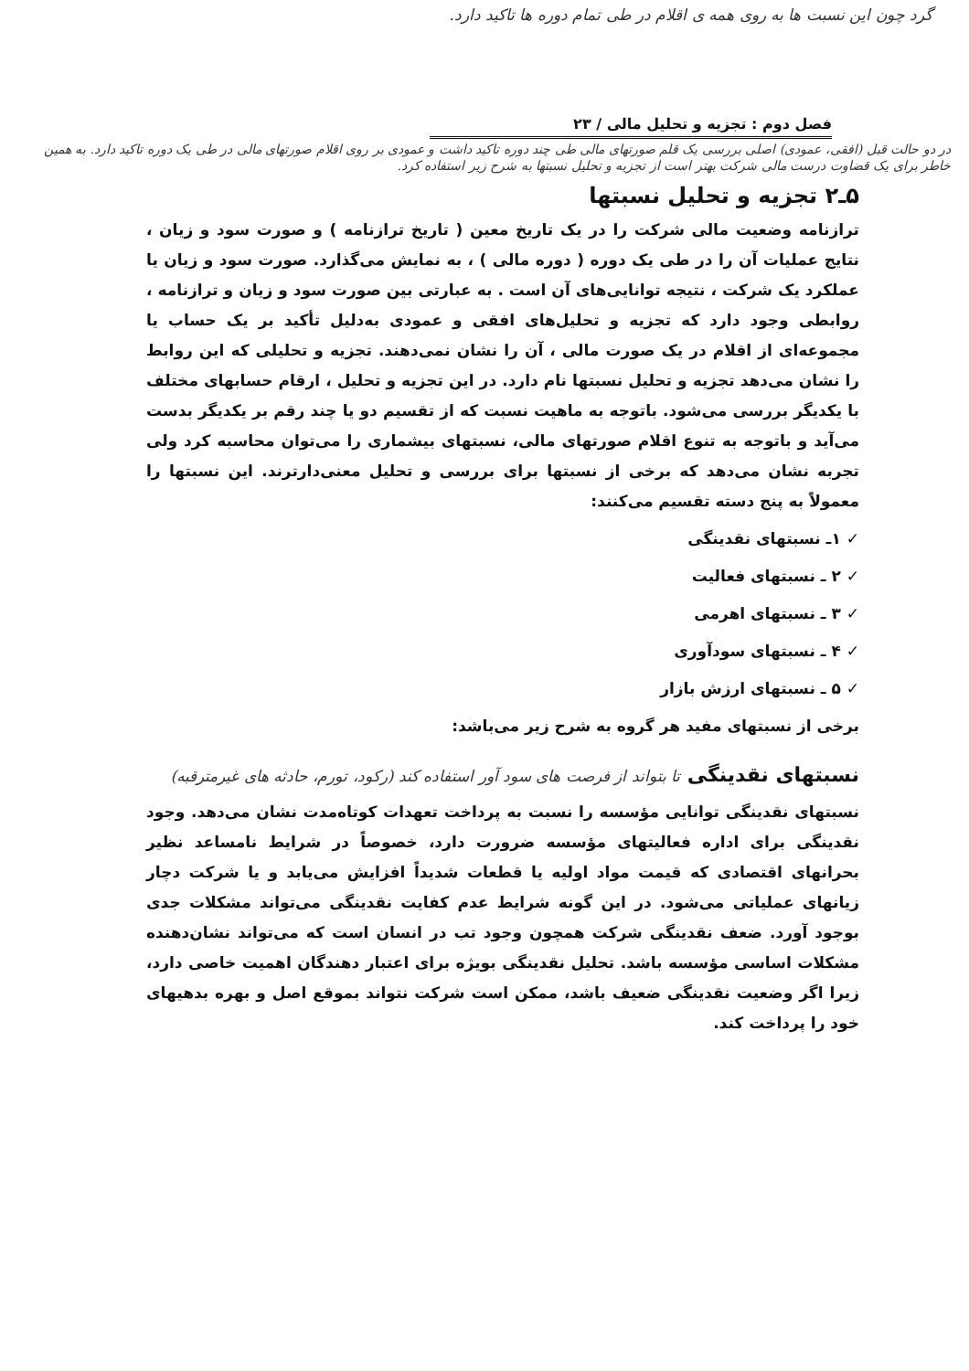گرد چون این نسبت ها به روی همه ی اقلام در طی تمام دوره ها تاکید دارد.
فصل دوم : تجزیه و تحلیل مالی / ۲۳
در دو حالت قبل (افقی، عمودی) اصلی بررسی یک قلم صورتهای مالی طی چند دوره تاکید داشت و عمودی بر روی اقلام صورتهای مالی در طی یک دوره تاکید دارد. به همین خاطر برای یک قضاوت درست مالی شرکت بهتر است از تجزیه و تحلیل نسبتها به شرح زیر استفاده کرد.
۵ـ۲ تجزیه و تحلیل نسبتها
ترازنامه وضعیت مالی شرکت را در یک تاریخ معین ( تاریخ ترازنامه ) و صورت سود و زیان ، نتایج عملیات آن را در طی یک دوره ( دوره مالی ) ، به نمایش می‌گذارد. صورت سود و زیان یا عملکرد یک شرکت ، نتیجه توانایی‌های آن است . به عبارتی بین صورت سود و زیان و ترازنامه ، روابطی وجود دارد که تجزیه و تحلیل‌های افقی و عمودی به‌دلیل تأکید بر یک حساب یا مجموعه‌ای از اقلام در یک صورت مالی ، آن را نشان نمی‌دهند. تجزیه و تحلیلی که این روابط را نشان می‌دهد تجزیه و تحلیل نسبتها نام دارد. در این تجزیه و تحلیل ، ارقام حسابهای مختلف با یکدیگر بررسی می‌شود. باتوجه به ماهیت نسبت که از تقسیم دو یا چند رقم بر یکدیگر بدست می‌آید و باتوجه به تنوع اقلام صورتهای مالی، نسبتهای بیشماری را می‌توان محاسبه کرد ولی تجربه نشان می‌دهد که برخی از نسبتها برای بررسی و تحلیل معنی‌دارترند. این نسبتها را معمولاً به پنج دسته تقسیم می‌کنند:
✓ ۱ـ نسبتهای نقدینگی
✓ ۲ ـ نسبتهای فعالیت
✓ ۳ ـ نسبتهای اهرمی
✓ ۴ ـ نسبتهای سودآوری
✓ ۵ ـ نسبتهای ارزش بازار
برخی از نسبتهای مفید هر گروه به شرح زیر می‌باشد:
نسبتهای نقدینگی تا بتواند از فرصت های سود آور استفاده کند (رکود، تورم، حادثه های غیرمترقبه)
نسبتهای نقدینگی توانایی مؤسسه را نسبت به پرداخت تعهدات کوتاه‌مدت نشان می‌دهد. وجود نقدینگی برای اداره فعالیتهای مؤسسه ضرورت دارد، خصوصاً در شرایط نامساعد نظیر بحرانهای اقتصادی که قیمت مواد اولیه یا قطعات شدیداً افزایش می‌یابد و یا شرکت دچار زیانهای عملیاتی می‌شود. در این گونه شرایط عدم کفایت نقدینگی می‌تواند مشکلات جدی بوجود آورد. ضعف نقدینگی شرکت همچون وجود تب در انسان است که می‌تواند نشان‌دهنده مشکلات اساسی مؤسسه باشد. تحلیل نقدینگی بویژه برای اعتبار دهندگان اهمیت خاصی دارد، زیرا اگر وضعیت نقدینگی ضعیف باشد، ممکن است شرکت نتواند بموقع اصل و بهره بدهیهای خود را پرداخت کند.